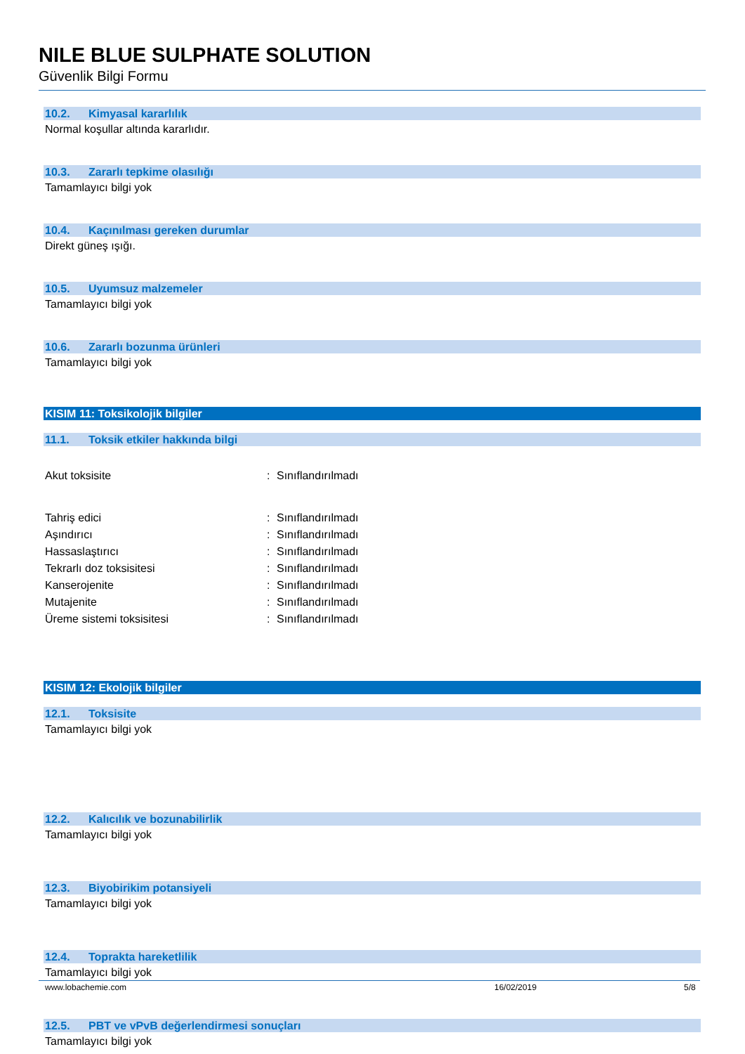NILE BLUE SULPHATE SOLUTION
Güvenlik Bilgi Formu
10.2. Kimyasal kararlılık
Normal koşullar altında kararlıdır.
10.3. Zararlı tepkime olasılığı
Tamamlayıcı bilgi yok
10.4. Kaçınılması gereken durumlar
Direkt güneş ışığı.
10.5. Uyumsuz malzemeler
Tamamlayıcı bilgi yok
10.6. Zararlı bozunma ürünleri
Tamamlayıcı bilgi yok
KISIM 11: Toksikolojik bilgiler
11.1. Toksik etkiler hakkında bilgi
Akut toksisite : Sınıflandırılmadı
Tahriş edici : Sınıflandırılmadı
Aşındırıcı : Sınıflandırılmadı
Hassaslaştırıcı : Sınıflandırılmadı
Tekrarlı doz toksisitesi : Sınıflandırılmadı
Kanserojenite : Sınıflandırılmadı
Mutajenite : Sınıflandırılmadı
Üreme sistemi toksisitesi : Sınıflandırılmadı
KISIM 12: Ekolojik bilgiler
12.1. Toksisite
Tamamlayıcı bilgi yok
12.2. Kalıcılık ve bozunabilirlik
Tamamlayıcı bilgi yok
12.3. Biyobirikim potansiyeli
Tamamlayıcı bilgi yok
12.4. Toprakta hareketlilik
Tamamlayıcı bilgi yok
12.5. PBT ve vPvB değerlendirmesi sonuçları
Tamamlayıcı bilgi yok
www.lobachemie.com 16/02/2019 5/8